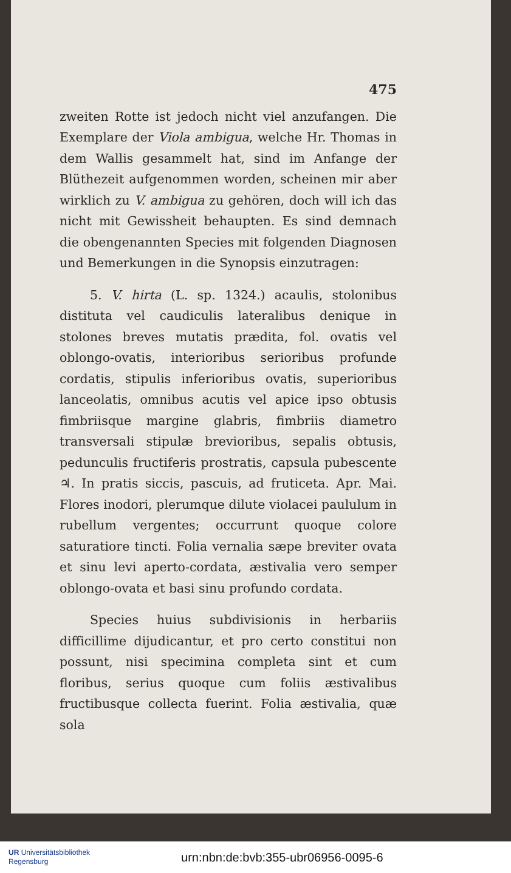475
zweiten Rotte ist jedoch nicht viel anzufangen. Die Exemplare der Viola ambigua, welche Hr. Thomas in dem Wallis gesammelt hat, sind im Anfange der Blüthezeit aufgenommen worden, scheinen mir aber wirklich zu V. ambigua zu gehören, doch will ich das nicht mit Gewissheit behaupten. Es sind demnach die obengenannten Species mit folgenden Diagnosen und Bemerkungen in die Synopsis einzutragen:
5. V. hirta (L. sp. 1324.) acaulis, stolonibus distituta vel caudiculis lateralibus denique in stolones breves mutatis prædita, fol. ovatis vel oblongo-ovatis, interioribus serioribus profunde cordatis, stipulis inferioribus ovatis, superioribus lanceolatis, omnibus acutis vel apice ipso obtusis fimbriisque margine glabris, fimbriis diametro transversali stipulæ brevioribus, sepalis obtusis, pedunculis fructiferis prostratis, capsula pubescente ♃. In pratis siccis, pascuis, ad fruticeta. Apr. Mai. Flores inodori, plerumque dilute violacei paululum in rubellum vergentes; occurrunt quoque colore saturatiore tincti. Folia vernalia sæpe breviter ovata et sinu levi aperto-cordata, æstivalia vero semper oblongo-ovata et basi sinu profundo cordata.
Species huius subdivisionis in herbariis difficillime dijudicantur, et pro certo constitui non possunt, nisi specimina completa sint et cum floribus, serius quoque cum foliis æstivalibus fructibusque collecta fuerint. Folia æstivalia, quæ sola
UR Universitätsbibliothek
Regensburg
urn:nbn:de:bvb:355-ubr06956-0095-6